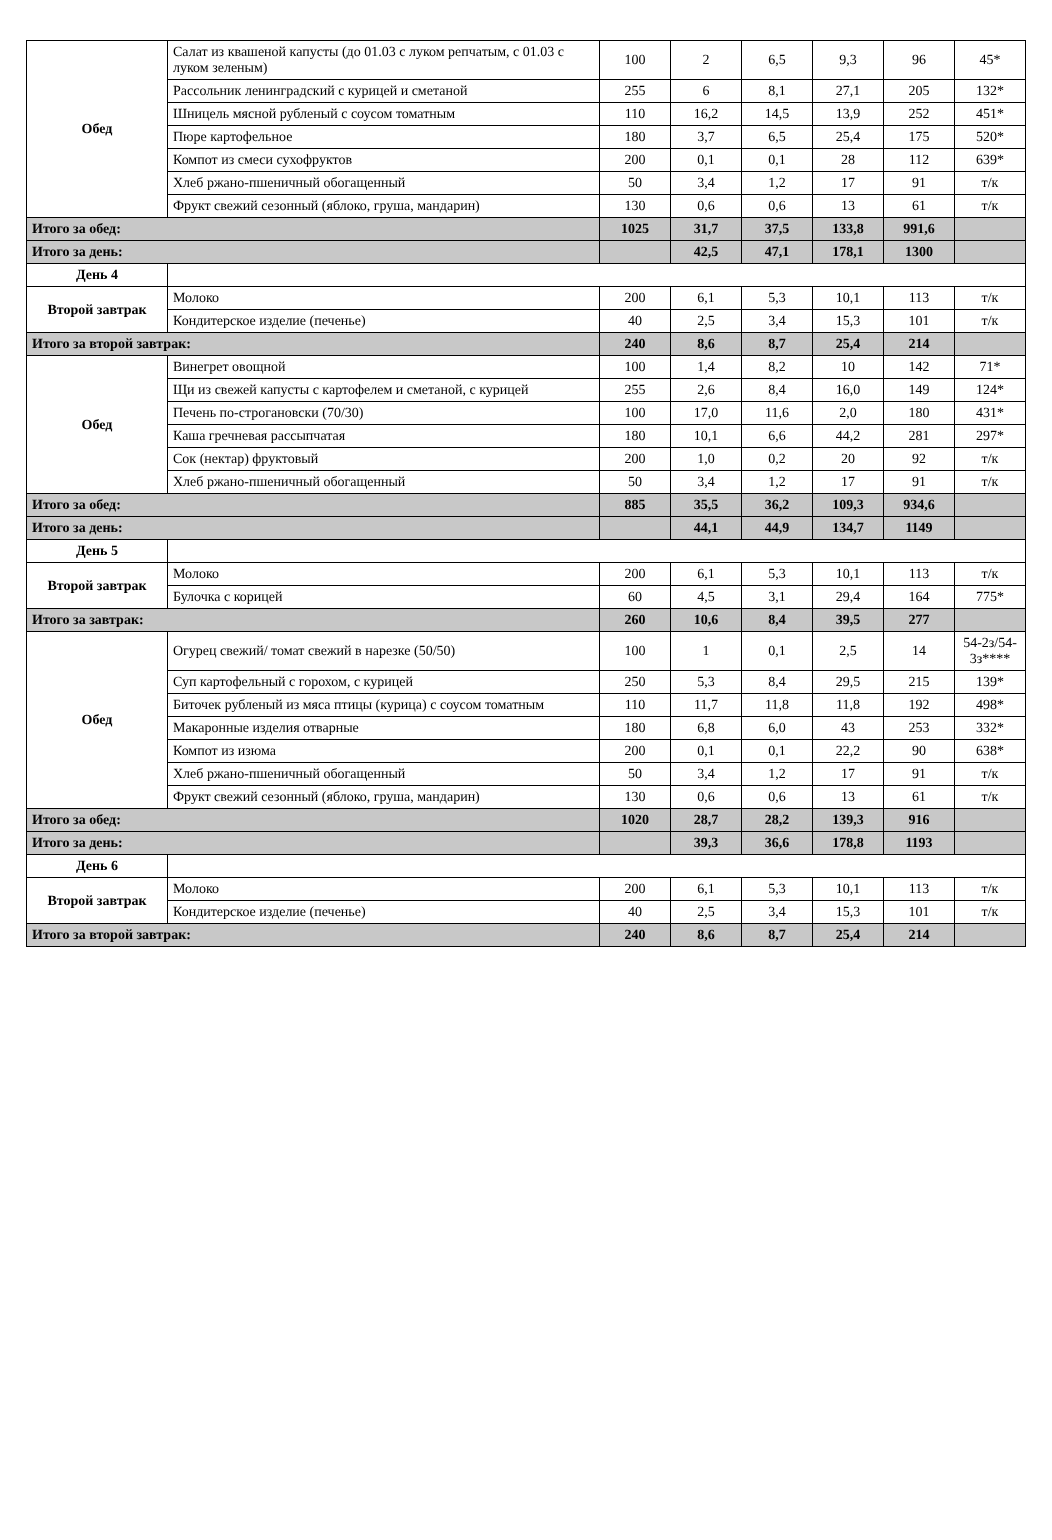| Обед | Салат из квашеной капусты (до 01.03 с луком репчатым, с 01.03 с луком зеленым) | 100 | 2 | 6,5 | 9,3 | 96 | 45* |
| | Рассольник ленинградский с курицей и сметаной | 255 | 6 | 8,1 | 27,1 | 205 | 132* |
| | Шницель мясной рубленый с соусом томатным | 110 | 16,2 | 14,5 | 13,9 | 252 | 451* |
| | Пюре картофельное | 180 | 3,7 | 6,5 | 25,4 | 175 | 520* |
| | Компот из смеси сухофруктов | 200 | 0,1 | 0,1 | 28 | 112 | 639* |
| | Хлеб ржано-пшеничный обогащенный | 50 | 3,4 | 1,2 | 17 | 91 | т/к |
| | Фрукт свежий сезонный (яблоко, груша, мандарин) | 130 | 0,6 | 0,6 | 13 | 61 | т/к |
| Итого за обед: | | 1025 | 31,7 | 37,5 | 133,8 | 991,6 | |
| Итого за день: | | | 42,5 | 47,1 | 178,1 | 1300 | |
| День 4 | | | | | | | |
| Второй завтрак | Молоко | 200 | 6,1 | 5,3 | 10,1 | 113 | т/к |
| | Кондитерское изделие (печенье) | 40 | 2,5 | 3,4 | 15,3 | 101 | т/к |
| Итого за второй завтрак: | | 240 | 8,6 | 8,7 | 25,4 | 214 | |
| Обед | Винегрет овощной | 100 | 1,4 | 8,2 | 10 | 142 | 71* |
| | Щи из свежей капусты с картофелем и сметаной, с курицей | 255 | 2,6 | 8,4 | 16,0 | 149 | 124* |
| | Печень по-строгановски (70/30) | 100 | 17,0 | 11,6 | 2,0 | 180 | 431* |
| | Каша гречневая рассыпчатая | 180 | 10,1 | 6,6 | 44,2 | 281 | 297* |
| | Сок (нектар) фруктовый | 200 | 1,0 | 0,2 | 20 | 92 | т/к |
| | Хлеб ржано-пшеничный обогащенный | 50 | 3,4 | 1,2 | 17 | 91 | т/к |
| Итого за обед: | | 885 | 35,5 | 36,2 | 109,3 | 934,6 | |
| Итого за день: | | | 44,1 | 44,9 | 134,7 | 1149 | |
| День 5 | | | | | | | |
| Второй завтрак | Молоко | 200 | 6,1 | 5,3 | 10,1 | 113 | т/к |
| | Булочка с корицей | 60 | 4,5 | 3,1 | 29,4 | 164 | 775* |
| Итого за завтрак: | | 260 | 10,6 | 8,4 | 39,5 | 277 | |
| Обед | Огурец свежий/ томат свежий в нарезке (50/50) | 100 | 1 | 0,1 | 2,5 | 14 | 54-2з/54-3з**** |
| | Суп картофельный с горохом, с курицей | 250 | 5,3 | 8,4 | 29,5 | 215 | 139* |
| | Биточек рубленый из мяса птицы (курица) с соусом томатным | 110 | 11,7 | 11,8 | 11,8 | 192 | 498* |
| | Макаронные изделия отварные | 180 | 6,8 | 6,0 | 43 | 253 | 332* |
| | Компот из изюма | 200 | 0,1 | 0,1 | 22,2 | 90 | 638* |
| | Хлеб ржано-пшеничный обогащенный | 50 | 3,4 | 1,2 | 17 | 91 | т/к |
| | Фрукт свежий сезонный (яблоко, груша, мандарин) | 130 | 0,6 | 0,6 | 13 | 61 | т/к |
| Итого за обед: | | 1020 | 28,7 | 28,2 | 139,3 | 916 | |
| Итого за день: | | | 39,3 | 36,6 | 178,8 | 1193 | |
| День 6 | | | | | | | |
| Второй завтрак | Молоко | 200 | 6,1 | 5,3 | 10,1 | 113 | т/к |
| | Кондитерское изделие (печенье) | 40 | 2,5 | 3,4 | 15,3 | 101 | т/к |
| Итого за второй завтрак: | | 240 | 8,6 | 8,7 | 25,4 | 214 | |